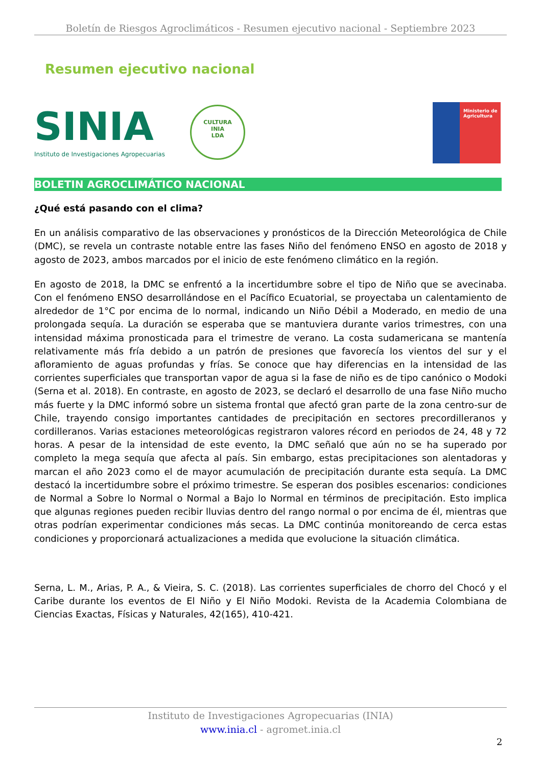Boletín de Riesgos Agroclimáticos - Resumen ejecutivo nacional - Septiembre 2023
Resumen ejecutivo nacional
SINIA
Instituto de Investigaciones Agropecuarias
CULTURA
INIA
LDA
Ministerio de
Agricultura
BOLETIN AGROCLIMÁTICO NACIONAL
¿Qué está pasando con el clima?
En un análisis comparativo de las observaciones y pronósticos de la Dirección Meteorológica de Chile (DMC), se revela un contraste notable entre las fases Niño del fenómeno ENSO en agosto de 2018 y agosto de 2023, ambos marcados por el inicio de este fenómeno climático en la región.
En agosto de 2018, la DMC se enfrentó a la incertidumbre sobre el tipo de Niño que se avecinaba. Con el fenómeno ENSO desarrollándose en el Pacífico Ecuatorial, se proyectaba un calentamiento de alrededor de 1°C por encima de lo normal, indicando un Niño Débil a Moderado, en medio de una prolongada sequía. La duración se esperaba que se mantuviera durante varios trimestres, con una intensidad máxima pronosticada para el trimestre de verano. La costa sudamericana se mantenía relativamente más fría debido a un patrón de presiones que favorecía los vientos del sur y el afloramiento de aguas profundas y frías. Se conoce que hay diferencias en la intensidad de las corrientes superficiales que transportan vapor de agua si la fase de niño es de tipo canónico o Modoki (Serna et al. 2018). En contraste, en agosto de 2023, se declaró el desarrollo de una fase Niño mucho más fuerte y la DMC informó sobre un sistema frontal que afectó gran parte de la zona centro-sur de Chile, trayendo consigo importantes cantidades de precipitación en sectores precordilleranos y cordilleranos. Varias estaciones meteorológicas registraron valores récord en periodos de 24, 48 y 72 horas. A pesar de la intensidad de este evento, la DMC señaló que aún no se ha superado por completo la mega sequía que afecta al país. Sin embargo, estas precipitaciones son alentadoras y marcan el año 2023 como el de mayor acumulación de precipitación durante esta sequía. La DMC destacó la incertidumbre sobre el próximo trimestre. Se esperan dos posibles escenarios: condiciones de Normal a Sobre lo Normal o Normal a Bajo lo Normal en términos de precipitación. Esto implica que algunas regiones pueden recibir lluvias dentro del rango normal o por encima de él, mientras que otras podrían experimentar condiciones más secas. La DMC continúa monitoreando de cerca estas condiciones y proporcionará actualizaciones a medida que evolucione la situación climática.
Serna, L. M., Arias, P. A., & Vieira, S. C. (2018). Las corrientes superficiales de chorro del Chocó y el Caribe durante los eventos de El Niño y El Niño Modoki. Revista de la Academia Colombiana de Ciencias Exactas, Físicas y Naturales, 42(165), 410-421.
Instituto de Investigaciones Agropecuarias (INIA)
www.inia.cl - agromet.inia.cl
2